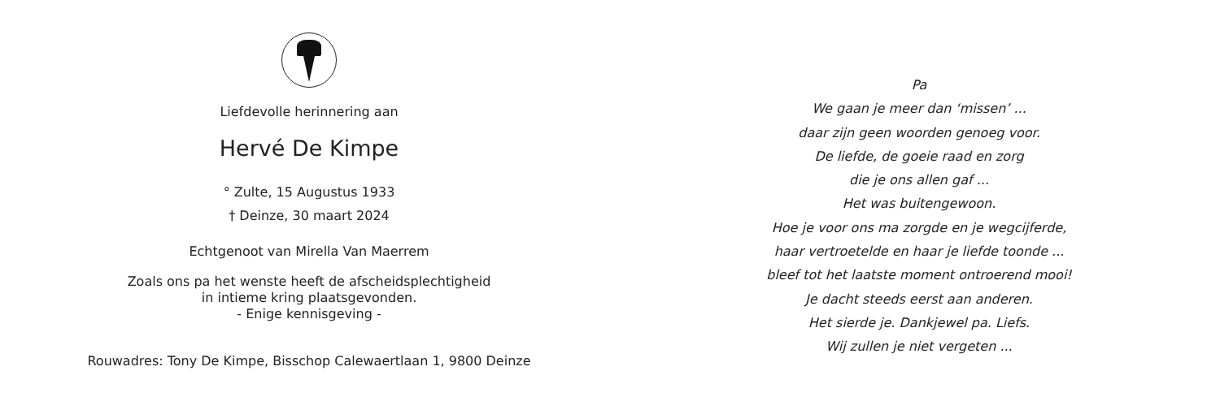Liefdevolle herinnering aan
Hervé De Kimpe
° Zulte, 15 Augustus 1933
† Deinze, 30 maart 2024
Echtgenoot van Mirella Van Maerrem
Zoals ons pa het wenste heeft de afscheidsplechtigheid
in intieme kring plaatsgevonden.
- Enige kennisgeving -
Rouwadres: Tony De Kimpe, Bisschop Calewaertlaan 1, 9800 Deinze
Pa
We gaan je meer dan ‘missen’ ...
daar zijn geen woorden genoeg voor.
De liefde, de goeie raad en zorg
die je ons allen gaf ...
Het was buitengewoon.
Hoe je voor ons ma zorgde en je wegcijferde,
haar vertroetelde en haar je liefde toonde ...
bleef tot het laatste moment ontroerend mooi!
Je dacht steeds eerst aan anderen.
Het sierde je. Dankjewel pa. Liefs.
Wij zullen je niet vergeten ...